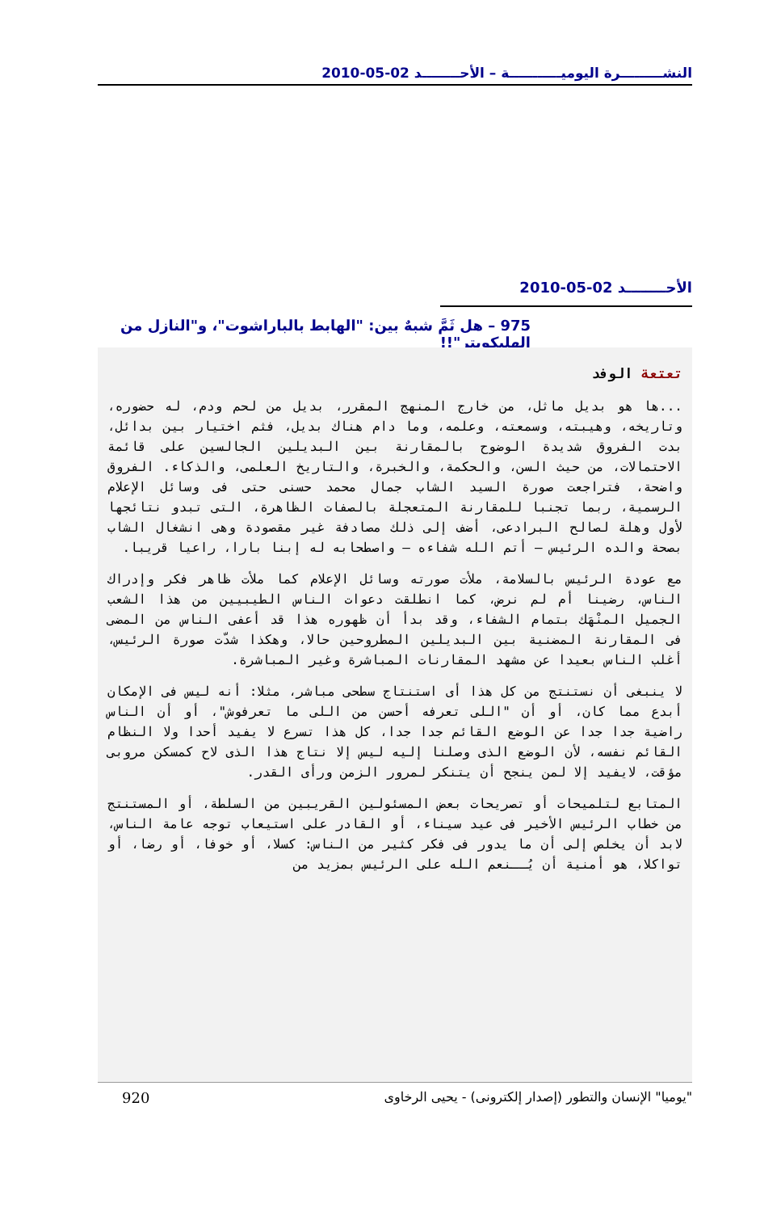النشـــــــــرة اليوميـــــــــــة – الأحــــــــد 02-05-2010
الأحــــــــد 02-05-2010
975 – هل ثَمَّ شبهٌ بين: "الهابط بالباراشوت"، و"النازل من الهليكوبتر"!!
تعتعة الوفد
...ها هو بديل ماثل، من خارج المنهج المقرر، بديل من لحم ودم، له حضوره، وتاريخه، وهيبته، وسمعته، وعلمه، وما دام هناك بديل، فثم اختيار بين بدائل، بدت الفروق شديدة الوضوح بالمقارنة بين البديلين الجالسين على قائمة الاحتمالات، من حيث السن، والحكمة، والخبرة، والتاريخ العلمى، والذكاء. الفروق واضحة، فتراجعت صورة السيد الشاب جمال محمد حسنى حتى فى وسائل الإعلام الرسمية، ربما تجنبا للمقارنة المتعجلة بالصفات الظاهرة، التى تبدو نتائجها لأول وهلة لصالح البرادعى، أضف إلى ذلك مصادفة غير مقصودة وهى انشغال الشاب بصحة والده الرئيس – أتم الله شفاءه – واصطحابه له إبنا بارا، راعيا قريبا.
مع عودة الرئيس بالسلامة، ملأت صورته وسائل الإعلام كما ملأت ظاهر فكر وإدراك الناس، رضينا أم لم نرض، كما انطلقت دعوات الناس الطيبيين من هذا الشعب الجميل المنْهَك بتمام الشفاء، وقد بدأ أن ظهوره هذا قد أعفى الناس من المضى فى المقارنة المضنية بين البديلين المطروحين حالا، وهكذا شدّت صورة الرئيس، أغلب الناس بعيدا عن مشهد المقارنات المباشرة وغير المباشرة.
لا ينبغى أن نستنتج من كل هذا أى استنتاج سطحى مباشر، مثلا: أنه ليس فى الإمكان أبدع مما كان، أو أن "اللى تعرفه أحسن من اللى ما تعرفوش"، أو أن الناس راضية جدا جدا عن الوضع القائم جدا جدا، كل هذا تسرع لا يفيد أحدا ولا النظام القائم نفسه، لأن الوضع الذى وصلنا إليه ليس إلا نتاج هذا الذى لاح كمسكن مروبى مؤقت، لايفيد إلا لمن ينجح أن يتنكر لمرور الزمن ورأى القدر.
المتابع لتلميحات أو تصريحات بعض المسئولين القريبين من السلطة، أو المستنتج من خطاب الرئيس الأخير فى عيد سيناء، أو القادر على استيعاب توجه عامة الناس، لابد أن يخلص إلى أن ما يدور فى فكر كثير من الناس: كسلا، أو خوفا، أو رضا، أو تواكلا، هو أمنية أن يُــنعم الله على الرئيس بمزيد من
"يوميا" الإنسان والتطور (إصدار إلكترونى) - يحيى الرخاوى 920